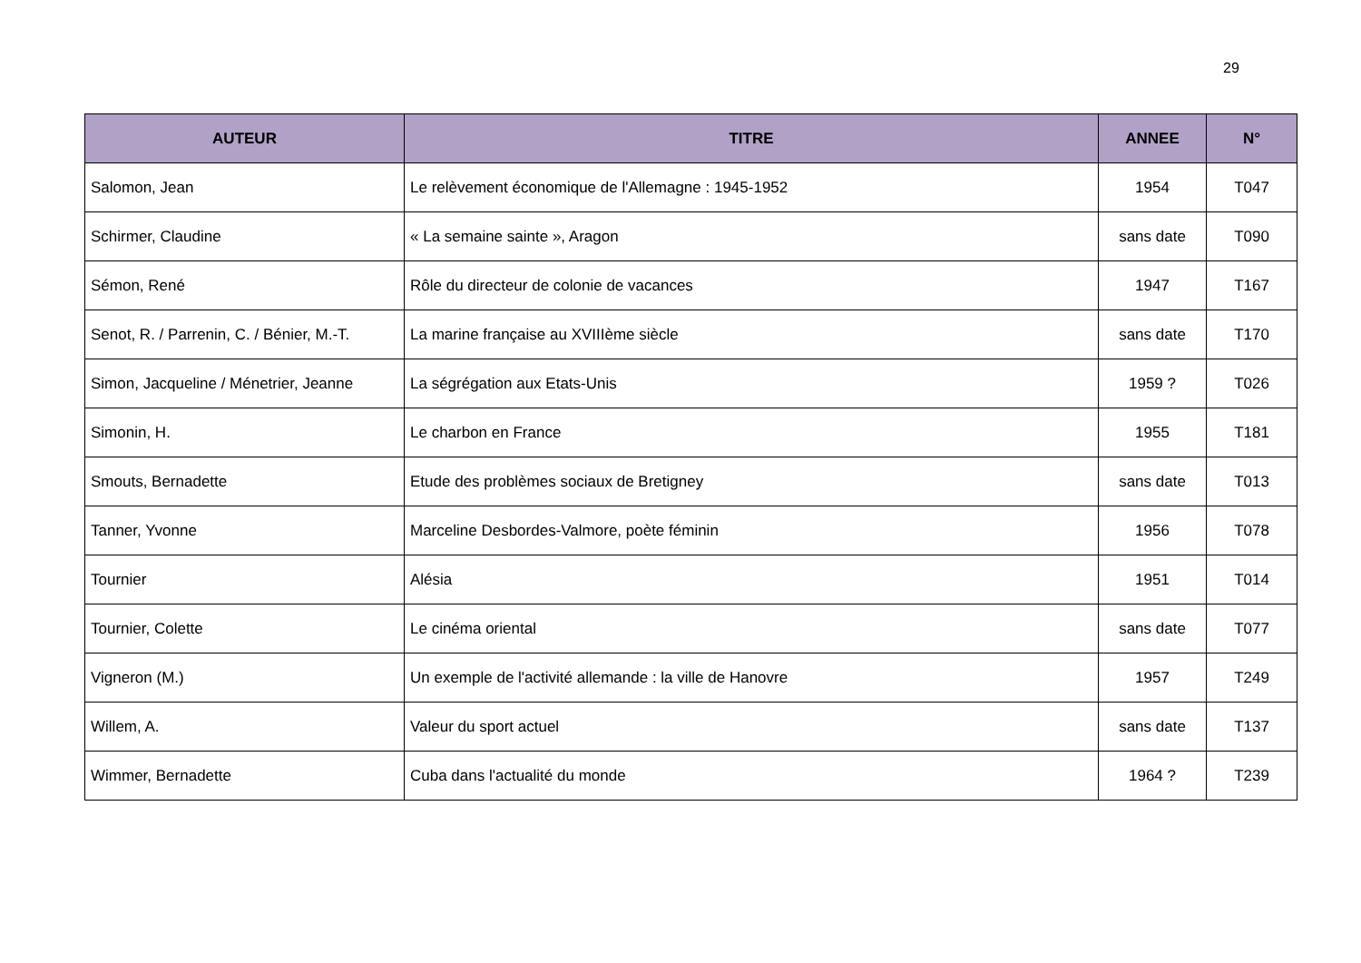29
| AUTEUR | TITRE | ANNEE | N° |
| --- | --- | --- | --- |
| Salomon, Jean | Le relèvement économique de l'Allemagne : 1945-1952 | 1954 | T047 |
| Schirmer, Claudine | « La semaine sainte », Aragon | sans date | T090 |
| Sémon, René | Rôle du directeur de colonie de vacances | 1947 | T167 |
| Senot, R. / Parrenin, C. / Bénier, M.-T. | La marine française au XVIIIème siècle | sans date | T170 |
| Simon, Jacqueline / Ménetrier, Jeanne | La ségrégation aux Etats-Unis | 1959 ? | T026 |
| Simonin, H. | Le charbon en France | 1955 | T181 |
| Smouts, Bernadette | Etude des problèmes sociaux de Bretigney | sans date | T013 |
| Tanner, Yvonne | Marceline Desbordes-Valmore, poète féminin | 1956 | T078 |
| Tournier | Alésia | 1951 | T014 |
| Tournier, Colette | Le cinéma oriental | sans date | T077 |
| Vigneron (M.) | Un exemple de l'activité allemande : la ville de Hanovre | 1957 | T249 |
| Willem, A. | Valeur du sport actuel | sans date | T137 |
| Wimmer, Bernadette | Cuba dans l'actualité du monde | 1964 ? | T239 |